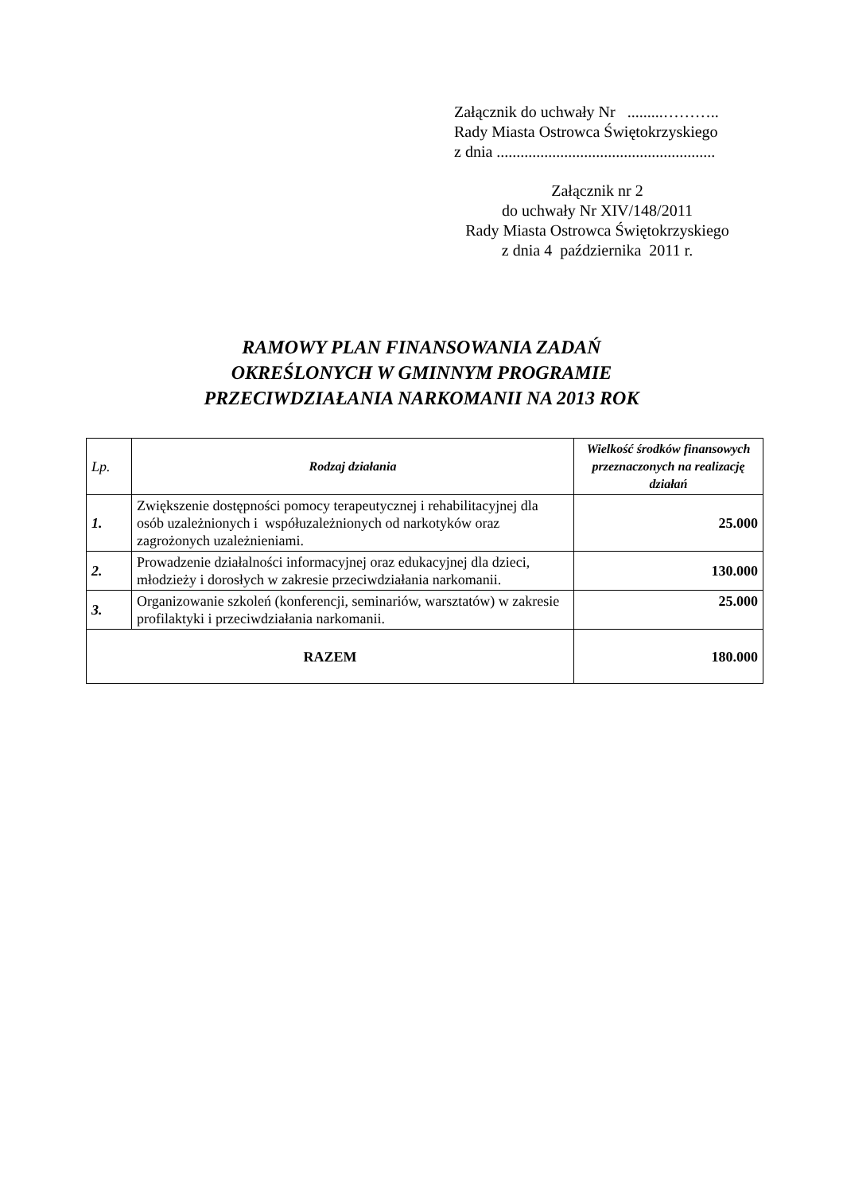Załącznik do uchwały Nr .........………..
Rady Miasta Ostrowca Świętokrzyskiego
z dnia .......................................................
Załącznik nr 2
do uchwały Nr XIV/148/2011
Rady Miasta Ostrowca Świętokrzyskiego
z dnia 4 października 2011 r.
RAMOWY PLAN FINANSOWANIA ZADAŃ
OKREŚLONYCH W GMINNYM PROGRAMIE
PRZECIWDZIAŁANIA NARKOMANII NA 2013 ROK
| Lp. | Rodzaj działania | Wielkość środków finansowych przeznaczonych na realizację działań |
| --- | --- | --- |
| 1. | Zwiększenie dostępności pomocy terapeutycznej i rehabilitacyjnej dla osób uzależnionych i współuzależnionych od narkotyków oraz zagrożonych uzależnieniami. | 25.000 |
| 2. | Prowadzenie działalności informacyjnej oraz edukacyjnej dla dzieci, młodzieży i dorosłych w zakresie przeciwdziałania narkomanii. | 130.000 |
| 3. | Organizowanie szkoleń (konferencji, seminariów, warsztatów) w zakresie profilaktyki i przeciwdziałania narkomanii. | 25.000 |
| RAZEM | | 180.000 |